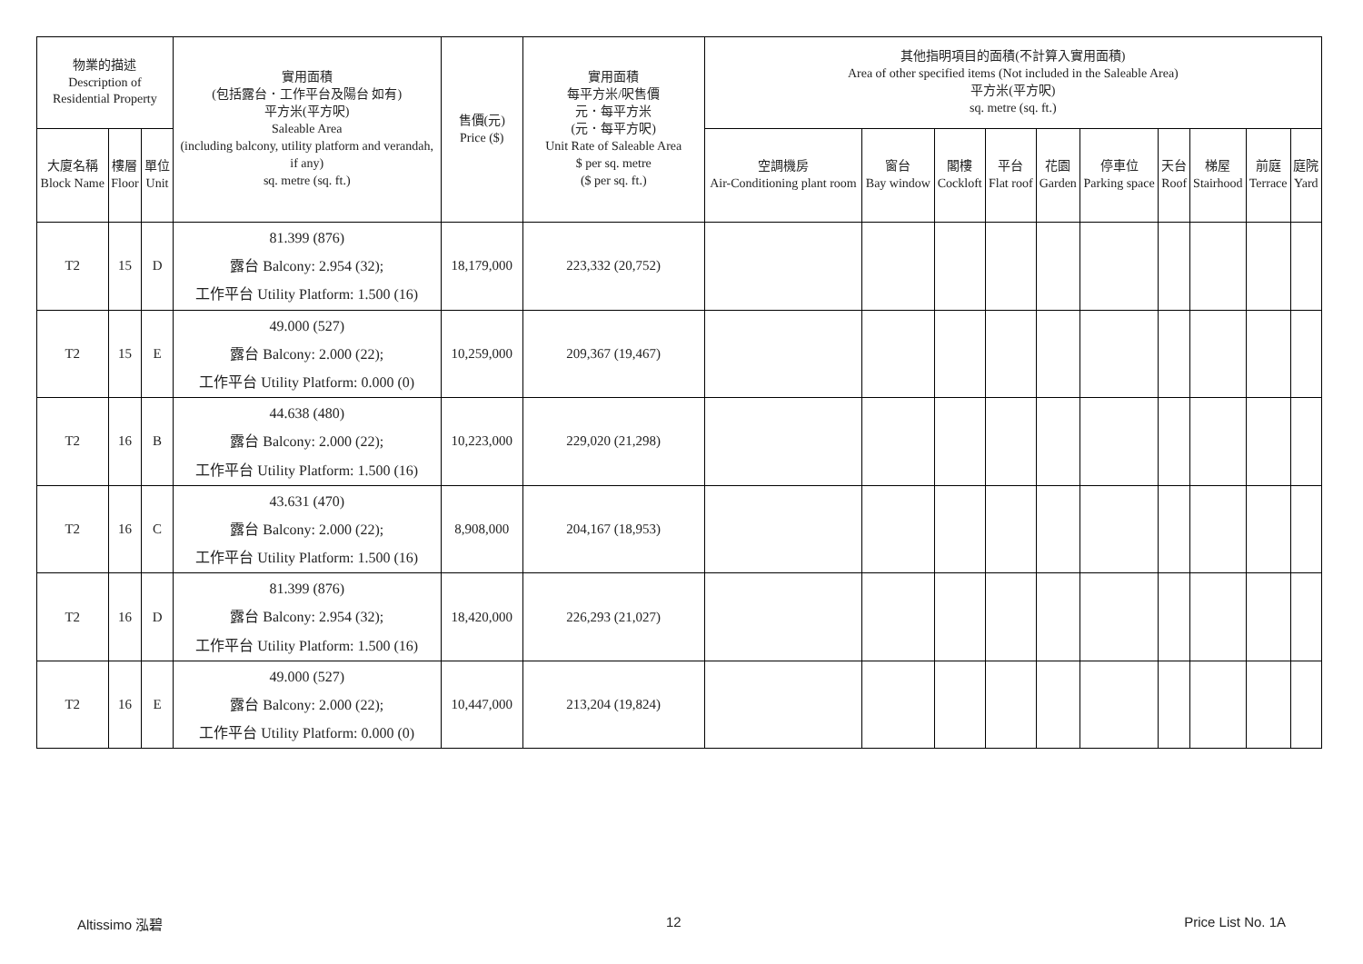| 物業的描述 Description of Residential Property | | | 實用面積 (包括露台．工作平台及陽台 如有) 平方米(平方呎) Saleable Area (including balcony, utility platform and verandah, if any) sq. metre (sq. ft.) | 售價(元) Price ($) | 實用面積 每平方米/呎售價 元．每平方米 (元．每平方呎) Unit Rate of Saleable Area $ per sq. metre ($ per sq. ft.) | 其他指明項目的面積(不計算入實用面積) Area of other specified items (Not included in the Saleable Area) 平方米(平方呎) sq. metre (sq. ft.) | | | | | | | | | |
| --- | --- | --- | --- | --- | --- | --- | --- | --- | --- | --- | --- | --- | --- | --- | --- |
| 大廈名稱 Block Name | 樓層 Floor | 單位 Unit | | | | 空調機房 Air-Conditioning plant room | 窗台 Bay window | 閣樓 Cockloft | 平台 Flat roof | 花園 Garden | 停車位 Parking space | 天台 Roof | 梯屋 Stairhood | 前庭 Terrace | 庭院 Yard |
| T2 | 15 | D | 81.399 (876) 露台 Balcony: 2.954 (32); 工作平台 Utility Platform: 1.500 (16) | 18,179,000 | 223,332 (20,752) | | | | | | | | | | |
| T2 | 15 | E | 49.000 (527) 露台 Balcony: 2.000 (22); 工作平台 Utility Platform: 0.000 (0) | 10,259,000 | 209,367 (19,467) | | | | | | | | | | |
| T2 | 16 | B | 44.638 (480) 露台 Balcony: 2.000 (22); 工作平台 Utility Platform: 1.500 (16) | 10,223,000 | 229,020 (21,298) | | | | | | | | | | |
| T2 | 16 | C | 43.631 (470) 露台 Balcony: 2.000 (22); 工作平台 Utility Platform: 1.500 (16) | 8,908,000 | 204,167 (18,953) | | | | | | | | | | |
| T2 | 16 | D | 81.399 (876) 露台 Balcony: 2.954 (32); 工作平台 Utility Platform: 1.500 (16) | 18,420,000 | 226,293 (21,027) | | | | | | | | | | |
| T2 | 16 | E | 49.000 (527) 露台 Balcony: 2.000 (22); 工作平台 Utility Platform: 0.000 (0) | 10,447,000 | 213,204 (19,824) | | | | | | | | | | |
Altissimo 泓碧 12 Price List No. 1A